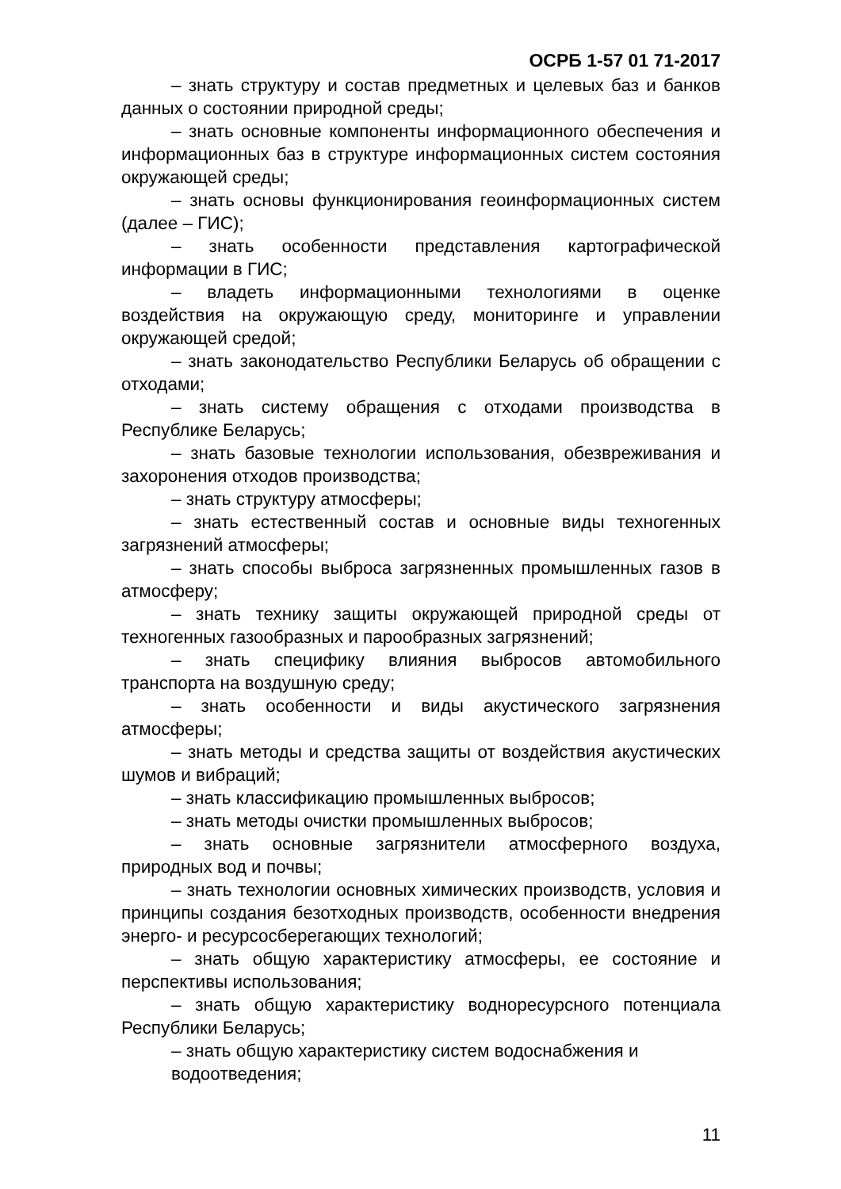ОСРБ 1-57 01 71-2017
– знать структуру и состав предметных и целевых баз и банков данных о состоянии природной среды;
– знать основные компоненты информационного обеспечения и информационных баз в структуре информационных систем состояния окружающей среды;
– знать основы функционирования геоинформационных систем (далее – ГИС);
– знать особенности представления картографической информации в ГИС;
– владеть информационными технологиями в оценке воздействия на окружающую среду, мониторинге и управлении окружающей средой;
– знать законодательство Республики Беларусь об обращении с отходами;
– знать систему обращения с отходами производства в Республике Беларусь;
– знать базовые технологии использования, обезвреживания и захоронения отходов производства;
– знать структуру атмосферы;
– знать естественный состав и основные виды техногенных загрязнений атмосферы;
– знать способы выброса загрязненных промышленных газов в атмосферу;
– знать технику защиты окружающей природной среды от техногенных газообразных и парообразных загрязнений;
– знать специфику влияния выбросов автомобильного транспорта на воздушную среду;
– знать особенности и виды акустического загрязнения атмосферы;
– знать методы и средства защиты от воздействия акустических шумов и вибраций;
– знать классификацию промышленных выбросов;
– знать методы очистки промышленных выбросов;
– знать основные загрязнители атмосферного воздуха, природных вод и почвы;
– знать технологии основных химических производств, условия и принципы создания безотходных производств, особенности внедрения энерго- и ресурсосберегающих технологий;
– знать общую характеристику атмосферы, ее состояние и перспективы использования;
– знать общую характеристику водноресурсного потенциала Республики Беларусь;
– знать общую характеристику систем водоснабжения и
водоотведения;
11